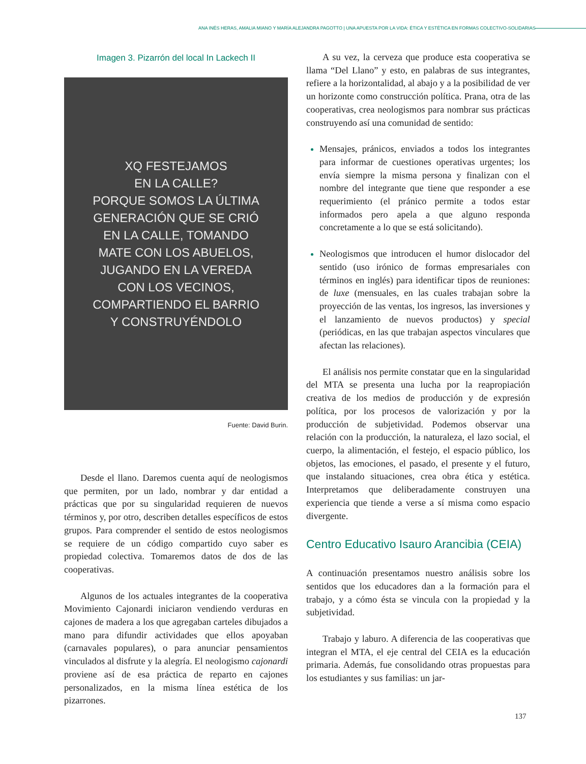ANA INÉS HERAS, AMALIA MIANO Y MARÍA ALEJANDRA PAGOTTO | UNA APUESTA POR LA VIDA: ÉTICA Y ESTÉTICA EN FORMAS COLECTIVO-SOLIDARIAS
Imagen 3. Pizarrón del local In Lackech II
XQ FESTEJAMOS
EN LA CALLE?
PORQUE SOMOS LA ÚLTIMA
GENERACIÓN QUE SE CRIÓ
EN LA CALLE, TOMANDO
MATE CON LOS ABUELOS,
JUGANDO EN LA VEREDA
CON LOS VECINOS,
COMPARTIENDO EL BARRIO
Y CONSTRUYÉNDOLO
Fuente: David Burin.
Desde el llano. Daremos cuenta aquí de neologismos que permiten, por un lado, nombrar y dar entidad a prácticas que por su singularidad requieren de nuevos términos y, por otro, describen detalles específicos de estos grupos. Para comprender el sentido de estos neologismos se requiere de un código compartido cuyo saber es propiedad colectiva. Tomaremos datos de dos de las cooperativas.
Algunos de los actuales integrantes de la cooperativa Movimiento Cajonardi iniciaron vendiendo verduras en cajones de madera a los que agregaban carteles dibujados a mano para difundir actividades que ellos apoyaban (carnavales populares), o para anunciar pensamientos vinculados al disfrute y la alegría. El neologismo cajonardi proviene así de esa práctica de reparto en cajones personalizados, en la misma línea estética de los pizarrones.
A su vez, la cerveza que produce esta cooperativa se llama “Del Llano” y esto, en palabras de sus integrantes, refiere a la horizontalidad, al abajo y a la posibilidad de ver un horizonte como construcción política. Prana, otra de las cooperativas, crea neologismos para nombrar sus prácticas construyendo así una comunidad de sentido:
Mensajes, pránicos, enviados a todos los integrantes para informar de cuestiones operativas urgentes; los envía siempre la misma persona y finalizan con el nombre del integrante que tiene que responder a ese requerimiento (el pránico permite a todos estar informados pero apela a que alguno responda concretamente a lo que se está solicitando).
Neologismos que introducen el humor dislocador del sentido (uso irónico de formas empresariales con términos en inglés) para identificar tipos de reuniones: de luxe (mensuales, en las cuales trabajan sobre la proyección de las ventas, los ingresos, las inversiones y el lanzamiento de nuevos productos) y special (periódicas, en las que trabajan aspectos vinculares que afectan las relaciones).
El análisis nos permite constatar que en la singularidad del MTA se presenta una lucha por la reapropiación creativa de los medios de producción y de expresión política, por los procesos de valorización y por la producción de subjetividad. Podemos observar una relación con la producción, la naturaleza, el lazo social, el cuerpo, la alimentación, el festejo, el espacio público, los objetos, las emociones, el pasado, el presente y el futuro, que instalando situaciones, crea obra ética y estética. Interpretamos que deliberadamente construyen una experiencia que tiende a verse a sí misma como espacio divergente.
Centro Educativo Isauro Arancibia (CEIA)
A continuación presentamos nuestro análisis sobre los sentidos que los educadores dan a la formación para el trabajo, y a cómo ésta se vincula con la propiedad y la subjetividad.
Trabajo y laburo. A diferencia de las cooperativas que integran el MTA, el eje central del CEIA es la educación primaria. Además, fue consolidando otras propuestas para los estudiantes y sus familias: un jar-
137